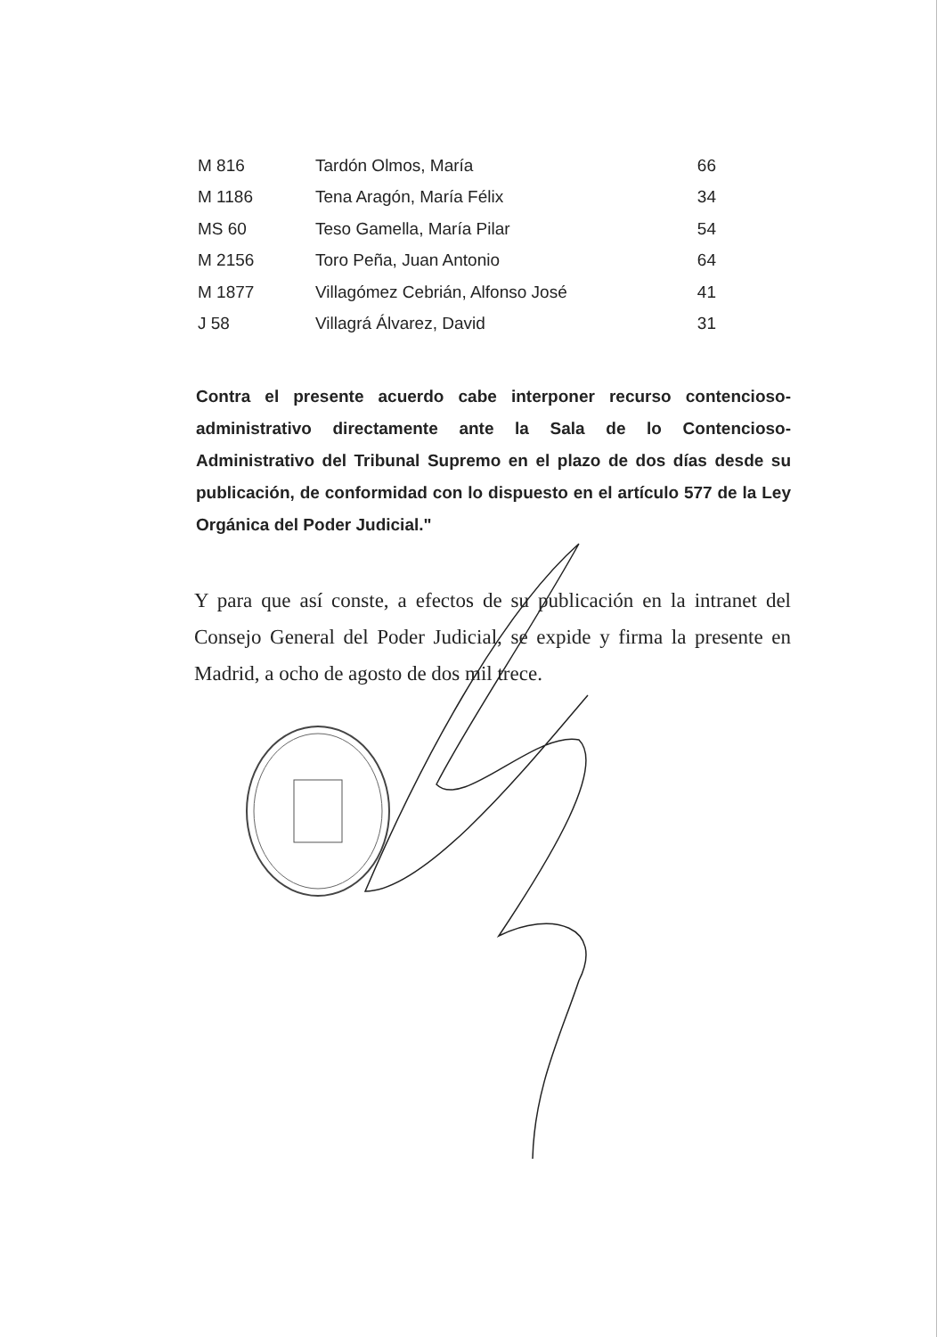| M 816 | Tardón Olmos, María | 66 |
| M 1186 | Tena Aragón, María Félix | 34 |
| MS 60 | Teso Gamella, María Pilar | 54 |
| M 2156 | Toro Peña, Juan Antonio | 64 |
| M 1877 | Villagómez Cebrián, Alfonso José | 41 |
| J 58 | Villagrá Álvarez, David | 31 |
Contra el presente acuerdo cabe interponer recurso contencioso-administrativo directamente ante la Sala de lo Contencioso-Administrativo del Tribunal Supremo en el plazo de dos días desde su publicación, de conformidad con lo dispuesto en el artículo 577 de la Ley Orgánica del Poder Judicial."
Y para que así conste, a efectos de su publicación en la intranet del Consejo General del Poder Judicial, se expide y firma la presente en Madrid, a ocho de agosto de dos mil trece.